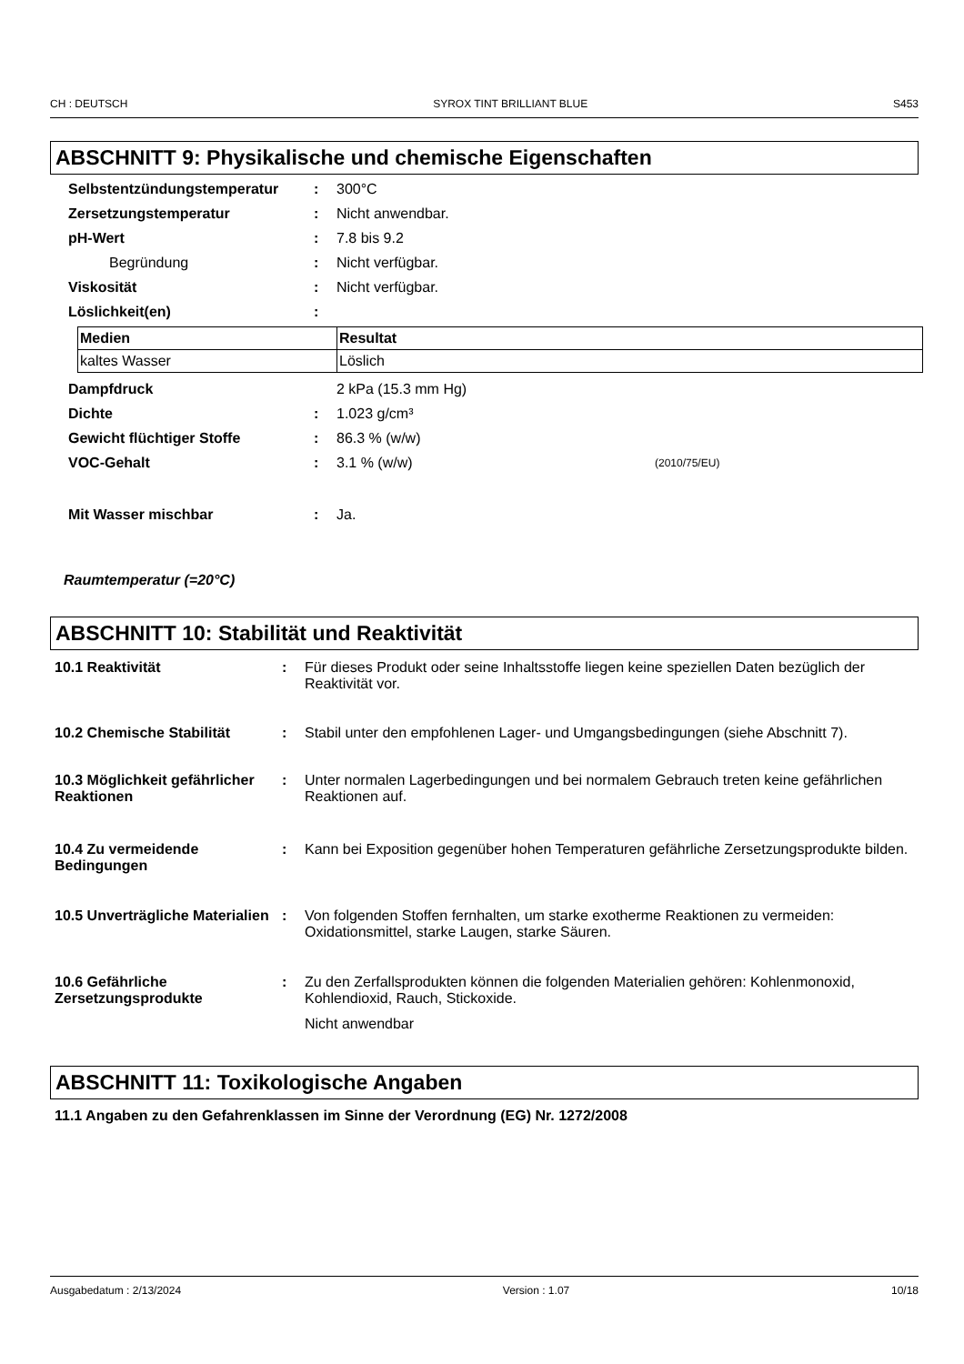CH : DEUTSCH SYROX TINT BRILLIANT BLUE S453
ABSCHNITT 9: Physikalische und chemische Eigenschaften
Selbstentzündungstemperatur: 300°C
Zersetzungstemperatur: Nicht anwendbar.
pH-Wert: 7.8 bis 9.2
Begründung: Nicht verfügbar.
Viskosität: Nicht verfügbar.
Löslichkeit(en):
| Medien | Resultat |
| --- | --- |
| kaltes Wasser | Löslich |
Dampfdruck 2 kPa (15.3 mm Hg)
Dichte: 1.023 g/cm³
Gewicht flüchtiger Stoffe: 86.3 % (w/w)
VOC-Gehalt: 3.1 % (w/w) (2010/75/EU)
Mit Wasser mischbar: Ja.
Raumtemperatur (=20°C)
ABSCHNITT 10: Stabilität und Reaktivität
10.1 Reaktivität: Für dieses Produkt oder seine Inhaltsstoffe liegen keine speziellen Daten bezüglich der Reaktivität vor.
10.2 Chemische Stabilität: Stabil unter den empfohlenen Lager- und Umgangsbedingungen (siehe Abschnitt 7).
10.3 Möglichkeit gefährlicher Reaktionen: Unter normalen Lagerbedingungen und bei normalem Gebrauch treten keine gefährlichen Reaktionen auf.
10.4 Zu vermeidende Bedingungen: Kann bei Exposition gegenüber hohen Temperaturen gefährliche Zersetzungsprodukte bilden.
10.5 Unverträgliche Materialien: Von folgenden Stoffen fernhalten, um starke exotherme Reaktionen zu vermeiden: Oxidationsmittel, starke Laugen, starke Säuren.
10.6 Gefährliche Zersetzungsprodukte: Zu den Zerfallsprodukten können die folgenden Materialien gehören: Kohlenmonoxid, Kohlendioxid, Rauch, Stickoxide.
Nicht anwendbar
ABSCHNITT 11: Toxikologische Angaben
11.1 Angaben zu den Gefahrenklassen im Sinne der Verordnung (EG) Nr. 1272/2008
Ausgabedatum : 2/13/2024 Version : 1.07 10/18